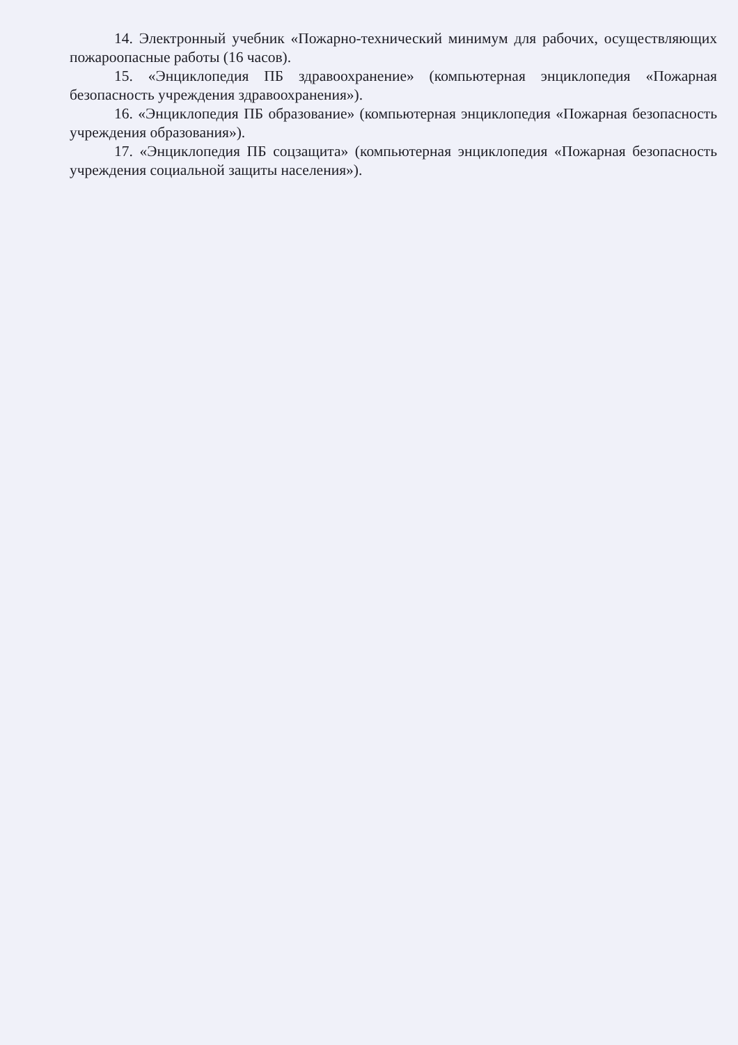14. Электронный учебник «Пожарно-технический минимум для рабочих, осуществляющих пожароопасные работы (16 часов).
15. «Энциклопедия ПБ здравоохранение» (компьютерная энциклопедия «Пожарная безопасность учреждения здравоохранения»).
16. «Энциклопедия ПБ образование» (компьютерная энциклопедия «Пожарная безопасность учреждения образования»).
17. «Энциклопедия ПБ соцзащита» (компьютерная энциклопедия «Пожарная безопасность учреждения социальной защиты населения»).